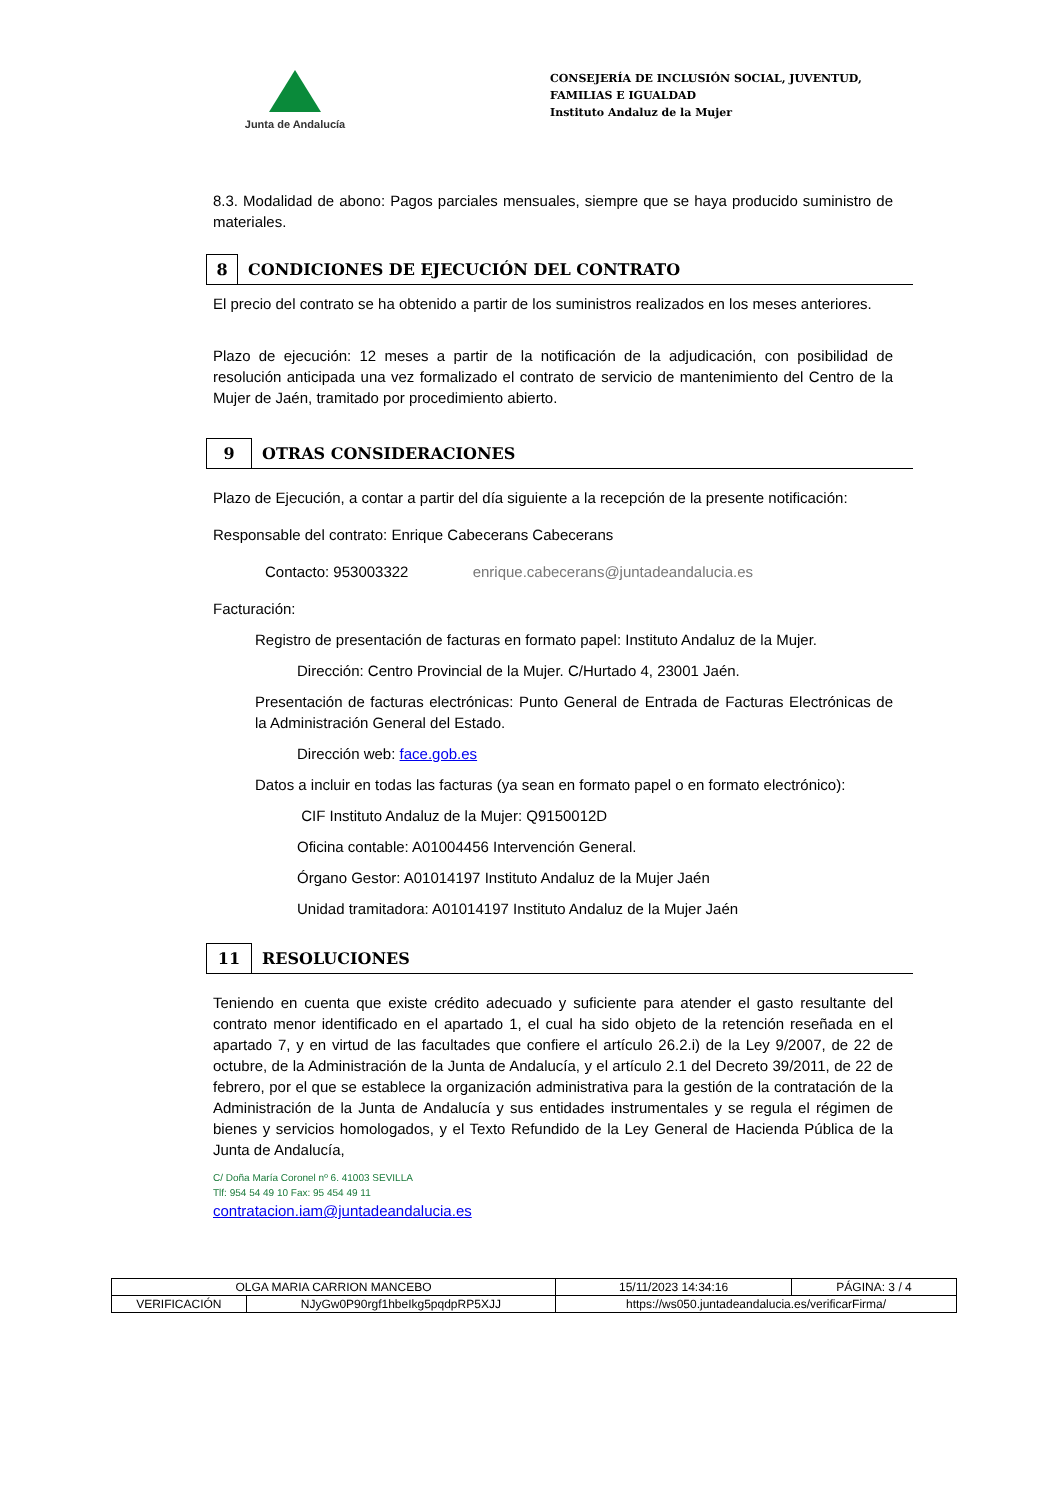Junta de Andalucía
CONSEJERÍA DE INCLUSIÓN SOCIAL, JUVENTUD, FAMILIAS E IGUALDAD
Instituto Andaluz de la Mujer
8.3. Modalidad de abono: Pagos parciales mensuales, siempre que se haya producido suministro de materiales.
8 CONDICIONES DE EJECUCIÓN DEL CONTRATO
El precio del contrato se ha obtenido a partir de los suministros realizados en los meses anteriores.
Plazo de ejecución: 12 meses a partir de la notificación de la adjudicación, con posibilidad de resolución anticipada una vez formalizado el contrato de servicio de mantenimiento del Centro de la Mujer de Jaén, tramitado por procedimiento abierto.
9 OTRAS CONSIDERACIONES
Plazo de Ejecución, a contar a partir del día siguiente a la recepción de la presente notificación:
Responsable del contrato: Enrique Cabecerans Cabecerans
Contacto: 953003322 enrique.cabecerans@juntadeandalucia.es
Facturación:
Registro de presentación de facturas en formato papel: Instituto Andaluz de la Mujer.
Dirección: Centro Provincial de la Mujer. C/Hurtado 4, 23001 Jaén.
Presentación de facturas electrónicas: Punto General de Entrada de Facturas Electrónicas de la Administración General del Estado.
Dirección web: face.gob.es
Datos a incluir en todas las facturas (ya sean en formato papel o en formato electrónico):
CIF Instituto Andaluz de la Mujer: Q9150012D
Oficina contable: A01004456 Intervención General.
Órgano Gestor: A01014197 Instituto Andaluz de la Mujer Jaén
Unidad tramitadora: A01014197 Instituto Andaluz de la Mujer Jaén
11 RESOLUCIONES
Teniendo en cuenta que existe crédito adecuado y suficiente para atender el gasto resultante del contrato menor identificado en el apartado 1, el cual ha sido objeto de la retención reseñada en el apartado 7, y en virtud de las facultades que confiere el artículo 26.2.i) de la Ley 9/2007, de 22 de octubre, de la Administración de la Junta de Andalucía, y el artículo 2.1 del Decreto 39/2011, de 22 de febrero, por el que se establece la organización administrativa para la gestión de la contratación de la Administración de la Junta de Andalucía y sus entidades instrumentales y se regula el régimen de bienes y servicios homologados, y el Texto Refundido de la Ley General de Hacienda Pública de la Junta de Andalucía,
C/ Doña María Coronel nº 6. 41003 SEVILLA
Tlf: 954 54 49 10 Fax: 95 454 49 11
contratacion.iam@juntadeandalucia.es
| OLGA MARIA CARRION MANCEBO | | 15/11/2023 14:34:16 | PÁGINA: 3 / 4 |
| VERIFICACIÓN | NJyGw0P90rgf1hbeIkg5pqdpRP5XJJ | https://ws050.juntadeandalucia.es/verificarFirma/ | |